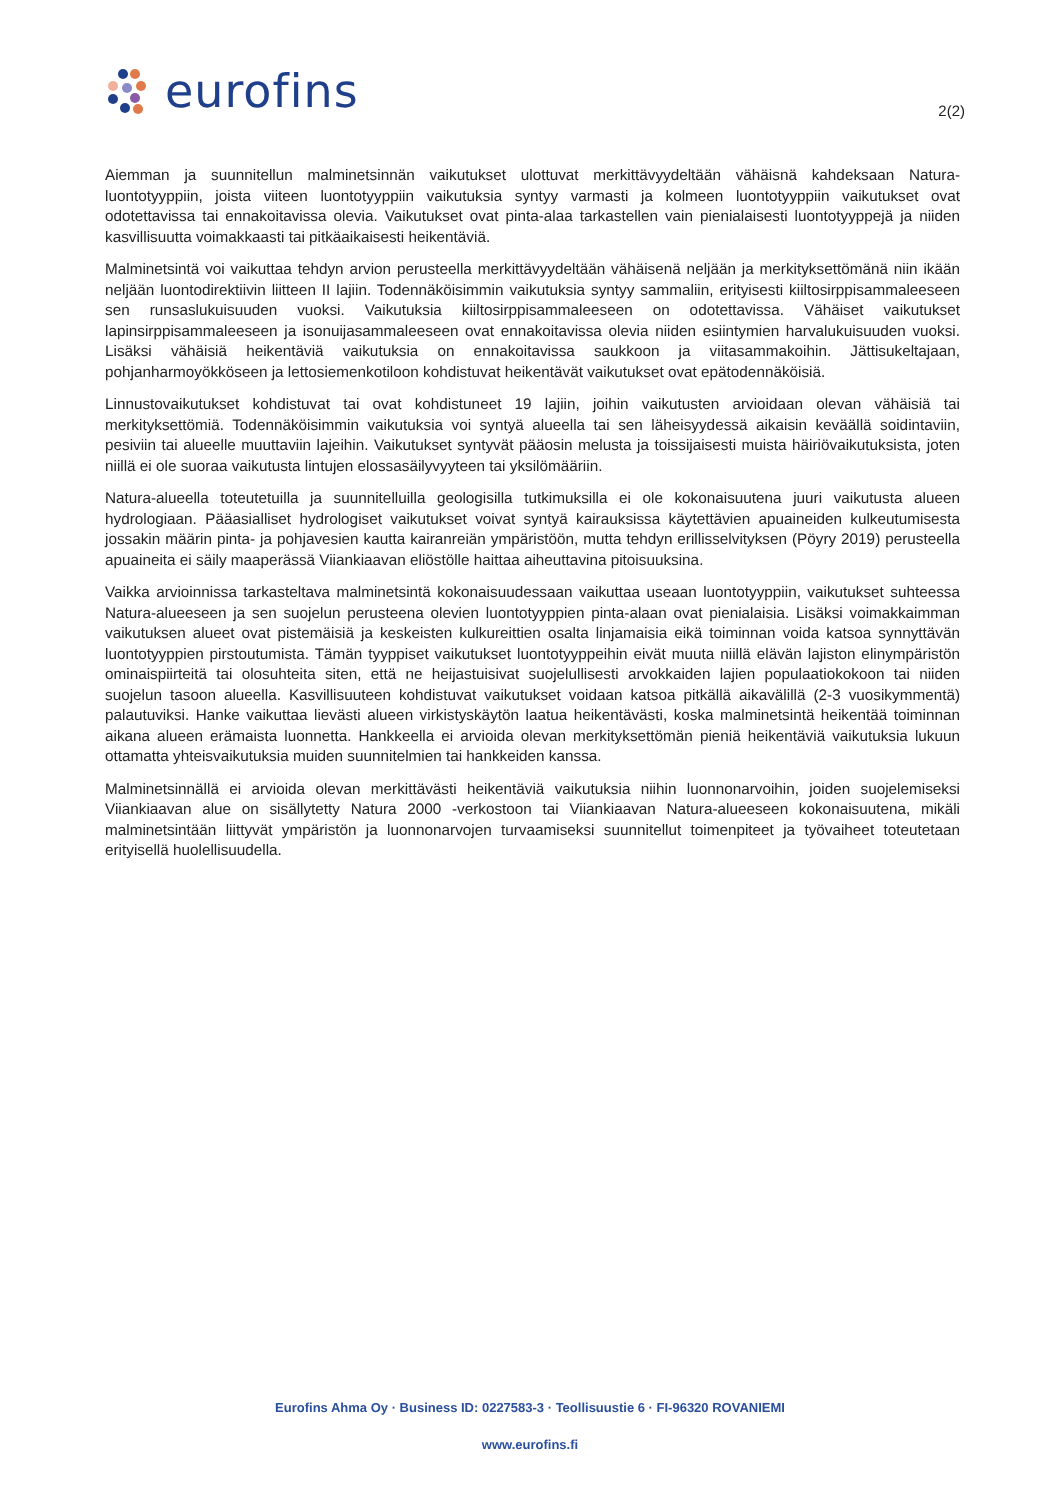eurofins
2(2)
Aiemman ja suunnitellun malminetsinnän vaikutukset ulottuvat merkittävyydeltään vähäisnä kahdeksaan Natura-luontotyyppiin, joista viiteen luontotyyppiin vaikutuksia syntyy varmasti ja kolmeen luontotyyppiin vaikutukset ovat odotettavissa tai ennakoitavissa olevia. Vaikutukset ovat pinta-alaa tarkastellen vain pienialaisesti luontotyyppejä ja niiden kasvillisuutta voimakkaasti tai pitkäaikaisesti heikentäviä.
Malminetsintä voi vaikuttaa tehdyn arvion perusteella merkittävyydeltään vähäisenä neljään ja merkityksettömänä niin ikään neljään luontodirektiivin liitteen II lajiin. Todennäköisimmin vaikutuksia syntyy sammaliin, erityisesti kiiltosirppisammaleeseen sen runsaslukuisuuden vuoksi. Vaikutuksia kiiltosirppisammaleeseen on odotettavissa. Vähäiset vaikutukset lapinsirppisammaleeseen ja isonuijasammaleeseen ovat ennakoitavissa olevia niiden esiintymien harvalukuisuuden vuoksi. Lisäksi vähäisiä heikentäviä vaikutuksia on ennakoitavissa saukkoon ja viitasammakoihin. Jättisukeltajaan, pohjanharmoyökköseen ja lettosiemenkotiloon kohdistuvat heikentävät vaikutukset ovat epätodennäköisiä.
Linnustovaikutukset kohdistuvat tai ovat kohdistuneet 19 lajiin, joihin vaikutusten arvioidaan olevan vähäisiä tai merkityksettömiä. Todennäköisimmin vaikutuksia voi syntyä alueella tai sen läheisyydessä aikaisin keväällä soidintaviin, pesiviin tai alueelle muuttaviin lajeihin. Vaikutukset syntyvät pääosin melusta ja toissijaisesti muista häiriövaikutuksista, joten niillä ei ole suoraa vaikutusta lintujen elossasäilyvyyteen tai yksilömääriin.
Natura-alueella toteutetuilla ja suunnitelluilla geologisilla tutkimuksilla ei ole kokonaisuutena juuri vaikutusta alueen hydrologiaan. Pääasialliset hydrologiset vaikutukset voivat syntyä kairauksissa käytettävien apuaineiden kulkeutumisesta jossakin määrin pinta- ja pohjavesien kautta kairanreiän ympäristöön, mutta tehdyn erillisselvityksen (Pöyry 2019) perusteella apuaineita ei säily maaperässä Viiankiaavan eliöstölle haittaa aiheuttavina pitoisuuksina.
Vaikka arvioinnissa tarkasteltava malminetsintä kokonaisuudessaan vaikuttaa useaan luontotyyppiin, vaikutukset suhteessa Natura-alueeseen ja sen suojelun perusteena olevien luontotyyppien pinta-alaan ovat pienialaisia. Lisäksi voimakkaimman vaikutuksen alueet ovat pistemäisiä ja keskeisten kulkureittien osalta linjamaisia eikä toiminnan voida katsoa synnyttävän luontotyyppien pirstoutumista. Tämän tyyppiset vaikutukset luontotyyppeihin eivät muuta niillä elävän lajiston elinympäristön ominaispiirteitä tai olosuhteita siten, että ne heijastuisivat suojelullisesti arvokkaiden lajien populaatiokokoon tai niiden suojelun tasoon alueella. Kasvillisuuteen kohdistuvat vaikutukset voidaan katsoa pitkällä aikavälillä (2-3 vuosikymmentä) palautuviksi. Hanke vaikuttaa lievästi alueen virkistyskäytön laatua heikentävästi, koska malminetsintä heikentää toiminnan aikana alueen erämaista luonnetta. Hankkeella ei arvioida olevan merkityksettömän pieniä heikentäviä vaikutuksia lukuun ottamatta yhteisvaikutuksia muiden suunnitelmien tai hankkeiden kanssa.
Malminetsinnällä ei arvioida olevan merkittävästi heikentäviä vaikutuksia niihin luonnonarvoihin, joiden suojelemiseksi Viiankiaavan alue on sisällytetty Natura 2000 -verkostoon tai Viiankiaavan Natura-alueeseen kokonaisuutena, mikäli malminetsintään liittyvät ympäristön ja luonnonarvojen turvaamiseksi suunnitellut toimenpiteet ja työvaiheet toteutetaan erityisellä huolellisuudella.
Eurofins Ahma Oy · Business ID: 0227583-3 · Teollisuustie 6 · FI-96320 ROVANIEMI
www.eurofins.fi